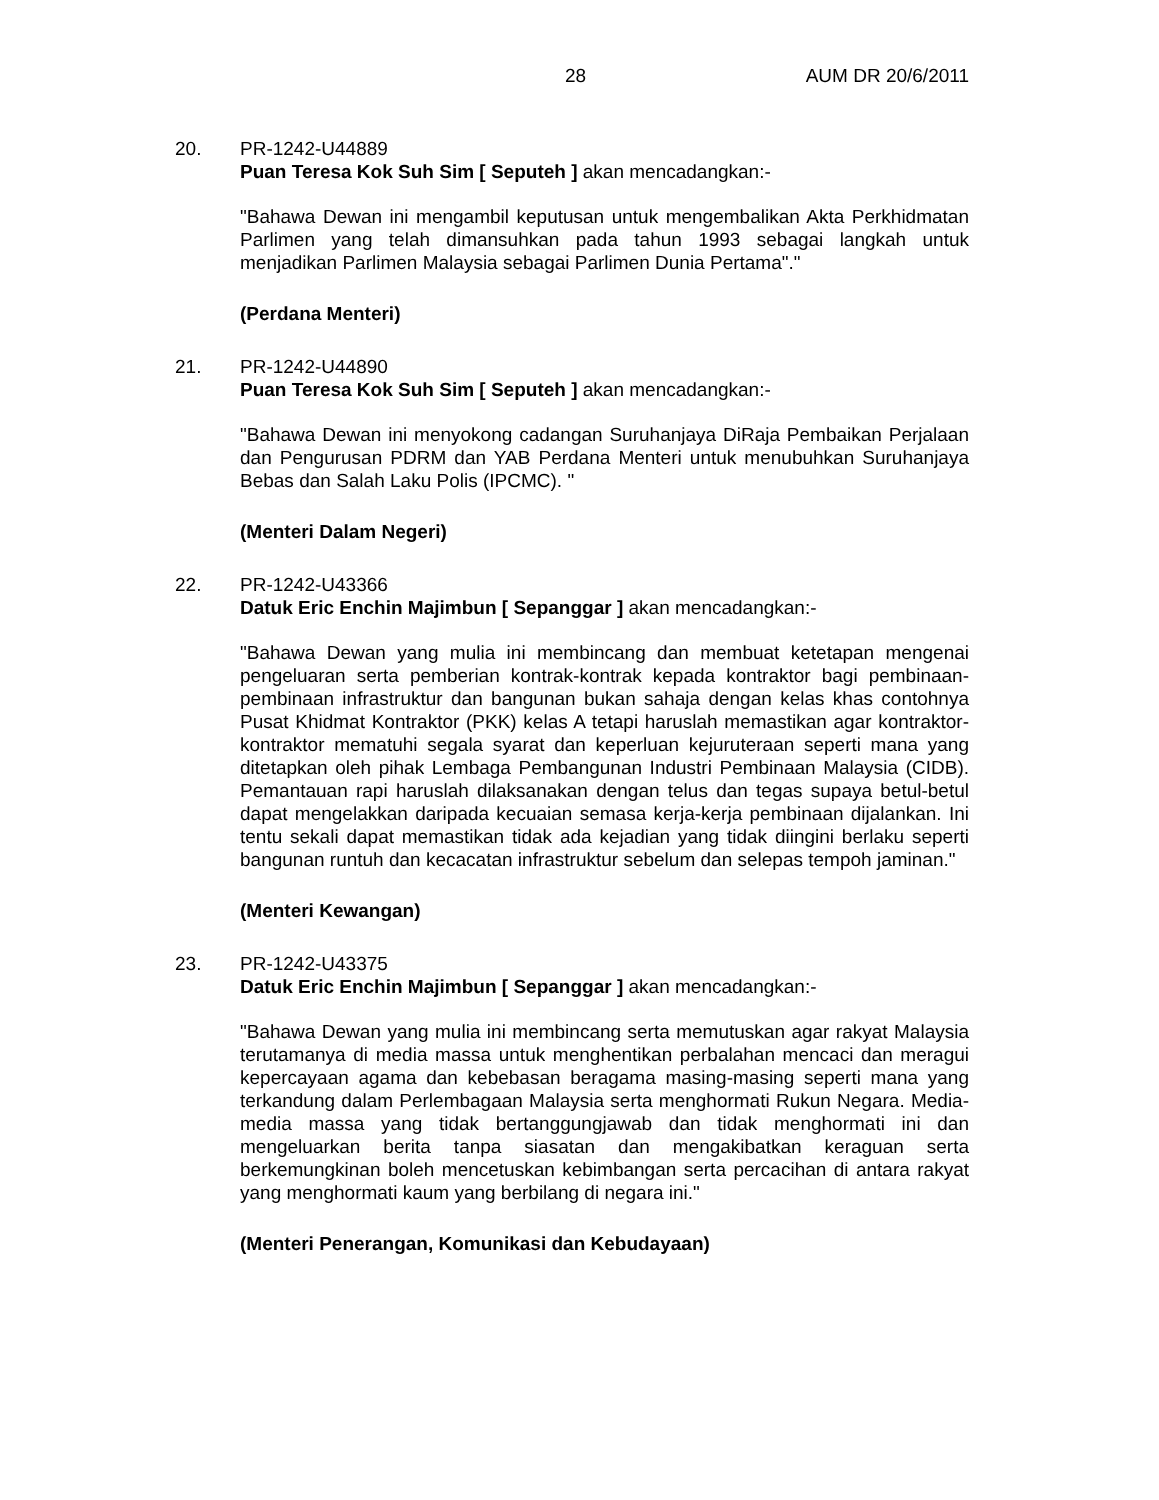28 AUM DR 20/6/2011
20. PR-1242-U44889
Puan Teresa Kok Suh Sim [ Seputeh ] akan mencadangkan:-
"Bahawa Dewan ini mengambil keputusan untuk mengembalikan Akta Perkhidmatan Parlimen yang telah dimansuhkan pada tahun 1993 sebagai langkah untuk menjadikan Parlimen Malaysia sebagai Parlimen Dunia Pertama"."
(Perdana Menteri)
21. PR-1242-U44890
Puan Teresa Kok Suh Sim [ Seputeh ] akan mencadangkan:-
"Bahawa Dewan ini menyokong cadangan Suruhanjaya DiRaja Pembaikan Perjalaan dan Pengurusan PDRM dan YAB Perdana Menteri untuk menubuhkan Suruhanjaya Bebas dan Salah Laku Polis (IPCMC). "
(Menteri Dalam Negeri)
22. PR-1242-U43366
Datuk Eric Enchin Majimbun [ Sepanggar ] akan mencadangkan:-
"Bahawa Dewan yang mulia ini membincang dan membuat ketetapan mengenai pengeluaran serta pemberian kontrak-kontrak kepada kontraktor bagi pembinaan-pembinaan infrastruktur dan bangunan bukan sahaja dengan kelas khas contohnya Pusat Khidmat Kontraktor (PKK) kelas A tetapi haruslah memastikan agar kontraktor-kontraktor mematuhi segala syarat dan keperluan kejuruteraan seperti mana yang ditetapkan oleh pihak Lembaga Pembangunan Industri Pembinaan Malaysia (CIDB). Pemantauan rapi haruslah dilaksanakan dengan telus dan tegas supaya betul-betul dapat mengelakkan daripada kecuaian semasa kerja-kerja pembinaan dijalankan. Ini tentu sekali dapat memastikan tidak ada kejadian yang tidak diingini berlaku seperti bangunan runtuh dan kecacatan infrastruktur sebelum dan selepas tempoh jaminan."
(Menteri Kewangan)
23. PR-1242-U43375
Datuk Eric Enchin Majimbun [ Sepanggar ] akan mencadangkan:-
"Bahawa Dewan yang mulia ini membincang serta memutuskan agar rakyat Malaysia terutamanya di media massa untuk menghentikan perbalahan mencaci dan meragui kepercayaan agama dan kebebasan beragama masing-masing seperti mana yang terkandung dalam Perlembagaan Malaysia serta menghormati Rukun Negara. Media-media massa yang tidak bertanggungjawab dan tidak menghormati ini dan mengeluarkan berita tanpa siasatan dan mengakibatkan keraguan serta berkemungkinan boleh mencetuskan kebimbangan serta percacihan di antara rakyat yang menghormati kaum yang berbilang di negara ini."
(Menteri Penerangan, Komunikasi dan Kebudayaan)